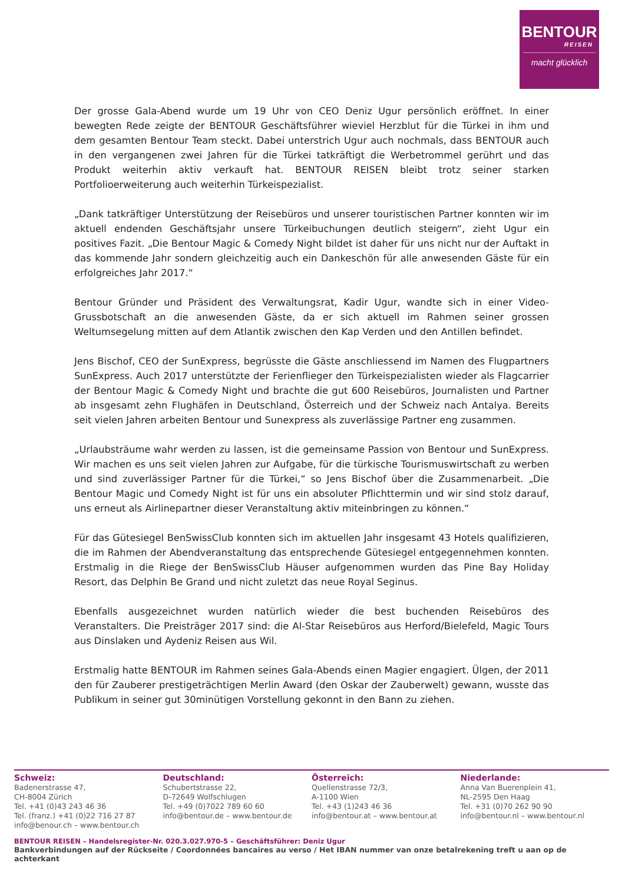BENTOUR
REISEN
macht glücklich
Der grosse Gala-Abend wurde um 19 Uhr von CEO Deniz Ugur persönlich eröffnet. In einer bewegten Rede zeigte der BENTOUR Geschäftsführer wieviel Herzblut für die Türkei in ihm und dem gesamten Bentour Team steckt. Dabei unterstrich Ugur auch nochmals, dass BENTOUR auch in den vergangenen zwei Jahren für die Türkei tatkräftigt die Werbetrommel gerührt und das Produkt weiterhin aktiv verkauft hat. BENTOUR REISEN bleibt trotz seiner starken Portfolioerweiterung auch weiterhin Türkeispezialist.
„Dank tatkräftiger Unterstützung der Reisebüros und unserer touristischen Partner konnten wir im aktuell endenden Geschäftsjahr unsere Türkeibuchungen deutlich steigern“, zieht Ugur ein positives Fazit. „Die Bentour Magic & Comedy Night bildet ist daher für uns nicht nur der Auftakt in das kommende Jahr sondern gleichzeitig auch ein Dankeschön für alle anwesenden Gäste für ein erfolgreiches Jahr 2017.“
Bentour Gründer und Präsident des Verwaltungsrat, Kadir Ugur, wandte sich in einer Video-Grussbotschaft an die anwesenden Gäste, da er sich aktuell im Rahmen seiner grossen Weltumsegelung mitten auf dem Atlantik zwischen den Kap Verden und den Antillen befindet.
Jens Bischof, CEO der SunExpress, begrüsste die Gäste anschliessend im Namen des Flugpartners SunExpress. Auch 2017 unterstützte der Ferienflieger den Türkeispezialisten wieder als Flagcarrier der Bentour Magic & Comedy Night und brachte die gut 600 Reisebüros, Journalisten und Partner ab insgesamt zehn Flughäfen in Deutschland, Österreich und der Schweiz nach Antalya. Bereits seit vielen Jahren arbeiten Bentour und Sunexpress als zuverlässige Partner eng zusammen.
„Urlaubsträume wahr werden zu lassen, ist die gemeinsame Passion von Bentour und SunExpress. Wir machen es uns seit vielen Jahren zur Aufgabe, für die türkische Tourismuswirtschaft zu werben und sind zuverlässiger Partner für die Türkei,“ so Jens Bischof über die Zusammenarbeit. „Die Bentour Magic und Comedy Night ist für uns ein absoluter Pflichttermin und wir sind stolz darauf, uns erneut als Airlinepartner dieser Veranstaltung aktiv miteinbringen zu können.“
Für das Gütesiegel BenSwissClub konnten sich im aktuellen Jahr insgesamt 43 Hotels qualifizieren, die im Rahmen der Abendveranstaltung das entsprechende Gütesiegel entgegennehmen konnten. Erstmalig in die Riege der BenSwissClub Häuser aufgenommen wurden das Pine Bay Holiday Resort, das Delphin Be Grand und nicht zuletzt das neue Royal Seginus.
Ebenfalls ausgezeichnet wurden natürlich wieder die best buchenden Reisebüros des Veranstalters. Die Preisträger 2017 sind: die Al-Star Reisebüros aus Herford/Bielefeld, Magic Tours aus Dinslaken und Aydeniz Reisen aus Wil.
Erstmalig hatte BENTOUR im Rahmen seines Gala-Abends einen Magier engagiert. Ülgen, der 2011 den für Zauberer prestigeträchtigen Merlin Award (den Oskar der Zauberwelt) gewann, wusste das Publikum in seiner gut 30minütigen Vorstellung gekonnt in den Bann zu ziehen.
Schweiz:
Badenerstrasse 47,
CH-8004 Zürich
Tel. +41 (0)43 243 46 36
Tel. (franz.) +41 (0)22 716 27 87
info@benour.ch – www.bentour.ch
Deutschland:
Schubertstrasse 22,
D-72649 Wolfschlugen
Tel. +49 (0)7022 789 60 60
info@bentour.de – www.bentour.de
Österreich:
Quellenstrasse 72/3,
A-1100 Wien
Tel. +43 (1)243 46 36
info@bentour.at – www.bentour.at
Niederlande:
Anna Van Buerenplein 41,
NL-2595 Den Haag
Tel. +31 (0)70 262 90 90
info@bentour.nl – www.bentour.nl
BENTOUR REISEN – Handelsregister-Nr. 020.3.027.970-5 – Geschäftsführer: Deniz Ugur
Bankverbindungen auf der Rückseite / Coordonnées bancaires au verso / Het IBAN nummer van onze betalrekening treft u aan op de achterkant